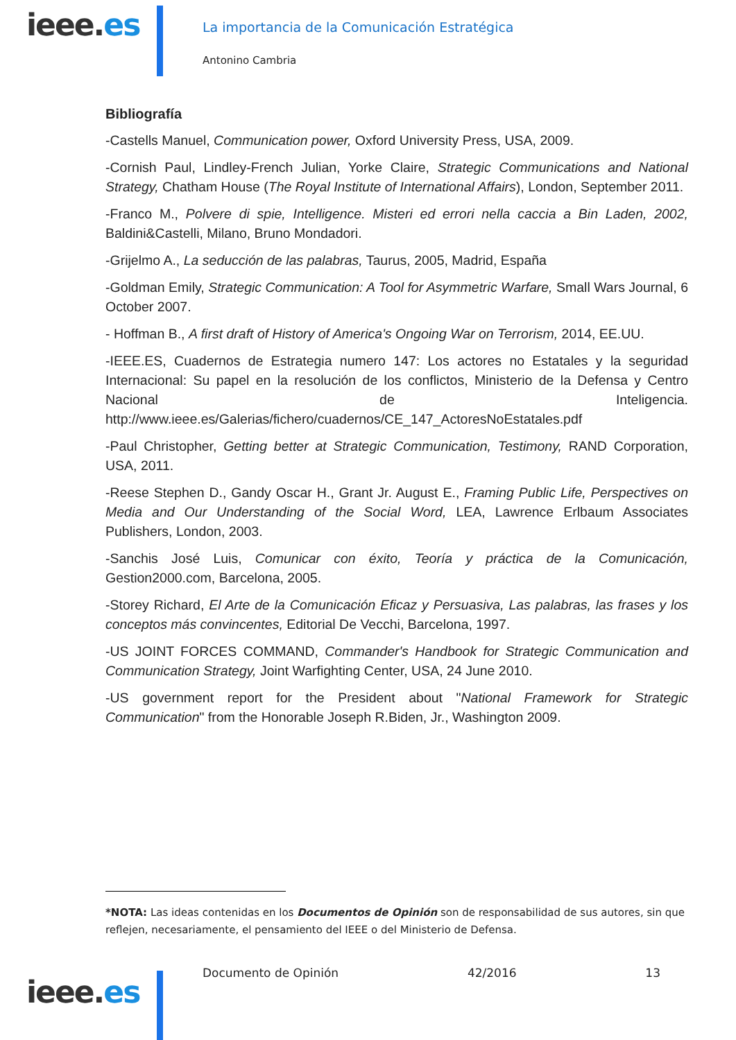ieee.es
La importancia de la Comunicación Estratégica
Antonino Cambria
Bibliografía
-Castells Manuel, Communication power, Oxford University Press, USA, 2009.
-Cornish Paul, Lindley-French Julian, Yorke Claire, Strategic Communications and National Strategy, Chatham House (The Royal Institute of International Affairs), London, September 2011.
-Franco M., Polvere di spie, Intelligence. Misteri ed errori nella caccia a Bin Laden, 2002, Baldini&Castelli, Milano, Bruno Mondadori.
-Grijelmo A., La seducción de las palabras, Taurus, 2005, Madrid, España
-Goldman Emily, Strategic Communication: A Tool for Asymmetric Warfare, Small Wars Journal, 6 October 2007.
- Hoffman B., A first draft of History of America's Ongoing War on Terrorism, 2014, EE.UU.
-IEEE.ES, Cuadernos de Estrategia numero 147: Los actores no Estatales y la seguridad Internacional: Su papel en la resolución de los conflictos, Ministerio de la Defensa y Centro Nacional de Inteligencia. http://www.ieee.es/Galerias/fichero/cuadernos/CE_147_ActoresNoEstatales.pdf
-Paul Christopher, Getting better at Strategic Communication, Testimony, RAND Corporation, USA, 2011.
-Reese Stephen D., Gandy Oscar H., Grant Jr. August E., Framing Public Life, Perspectives on Media and Our Understanding of the Social Word, LEA, Lawrence Erlbaum Associates Publishers, London, 2003.
-Sanchis José Luis, Comunicar con éxito, Teoría y práctica de la Comunicación, Gestion2000.com, Barcelona, 2005.
-Storey Richard, El Arte de la Comunicación Eficaz y Persuasiva, Las palabras, las frases y los conceptos más convincentes, Editorial De Vecchi, Barcelona, 1997.
-US JOINT FORCES COMMAND, Commander's Handbook for Strategic Communication and Communication Strategy, Joint Warfighting Center, USA, 24 June 2010.
-US government report for the President about "National Framework for Strategic Communication" from the Honorable Joseph R.Biden, Jr., Washington 2009.
*NOTA: Las ideas contenidas en los Documentos de Opinión son de responsabilidad de sus autores, sin que reflejen, necesariamente, el pensamiento del IEEE o del Ministerio de Defensa.
Documento de Opinión 42/2016 13
ieee.es